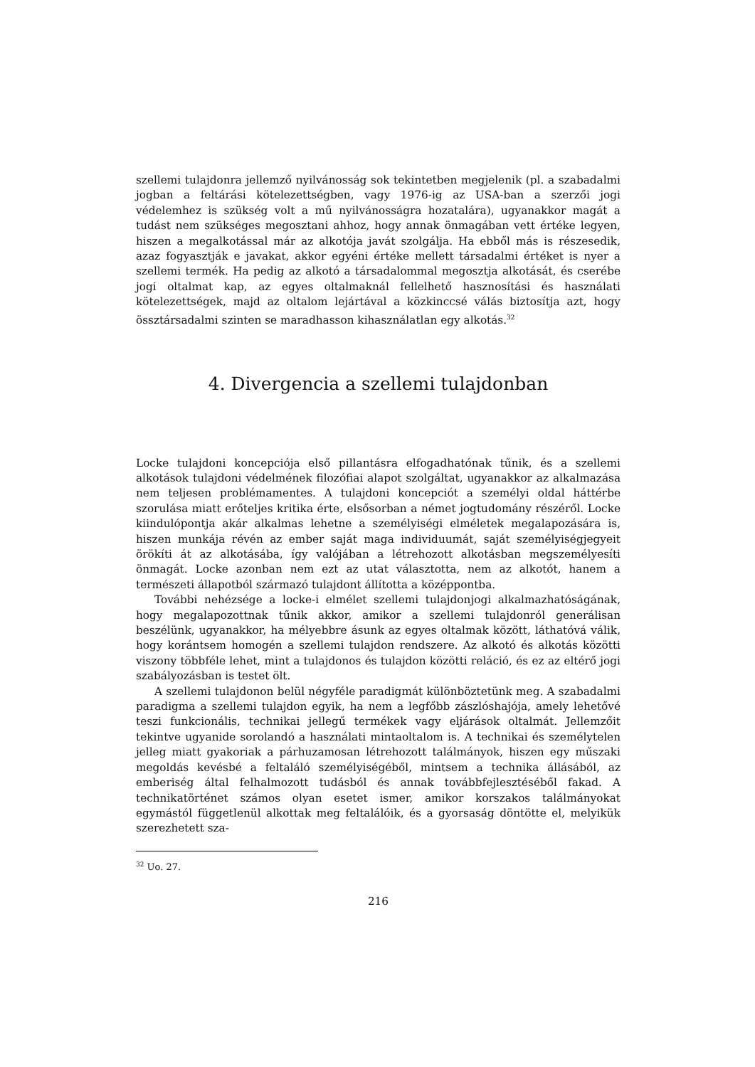szellemi tulajdonra jellemző nyilvánosság sok tekintetben megjelenik (pl. a szabadalmi jogban a feltárási kötelezettségben, vagy 1976-ig az USA-ban a szerzői jogi védelemhez is szükség volt a mű nyilvánosságra hozatalára), ugyanakkor magát a tudást nem szükséges megosztani ahhoz, hogy annak önmagában vett értéke legyen, hiszen a megalkotással már az alkotója javát szolgálja. Ha ebből más is részesedik, azaz fogyasztják e javakat, akkor egyéni értéke mellett társadalmi értéket is nyer a szellemi termék. Ha pedig az alkotó a társadalommal megosztja alkotását, és cserébe jogi oltalmat kap, az egyes oltalmaknál fellelhető hasznosítási és használati kötelezettségek, majd az oltalom lejártával a közkinccsé válás biztosítja azt, hogy össztársadalmi szinten se maradhasson kihasználatlan egy alkotás.<sup>32</sup>
4. Divergencia a szellemi tulajdonban
Locke tulajdoni koncepciója első pillantásra elfogadhatónak tűnik, és a szellemi alkotások tulajdoni védelmének filozófiai alapot szolgáltat, ugyanakkor az alkalmazása nem teljesen problémamentes. A tulajdoni koncepciót a személyi oldal háttérbe szorulása miatt erőteljes kritika érte, elsősorban a német jogtudomány részéről. Locke kiindulópontja akár alkalmas lehetne a személyiségi elméletek megalapozására is, hiszen munkája révén az ember saját maga individuumát, saját személyiségjegyeit örökíti át az alkotásába, így valójában a létrehozott alkotásban megszemélyesíti önmagát. Locke azonban nem ezt az utat választotta, nem az alkotót, hanem a természeti állapotból származó tulajdont állította a középpontba.
További nehézsége a locke-i elmélet szellemi tulajdonjogi alkalmazhatóságának, hogy megalapozottnak tűnik akkor, amikor a szellemi tulajdonról generálisan beszélünk, ugyanakkor, ha mélyebbre ásunk az egyes oltalmak között, láthatóvá válik, hogy korántsem homogén a szellemi tulajdon rendszere. Az alkotó és alkotás közötti viszony többféle lehet, mint a tulajdonos és tulajdon közötti reláció, és ez az eltérő jogi szabályozásban is testet ölt.
A szellemi tulajdonon belül négyféle paradigmát különböztetünk meg. A szabadalmi paradigma a szellemi tulajdon egyik, ha nem a legfőbb zászlóshajója, amely lehetővé teszi funkcionális, technikai jellegű termékek vagy eljárások oltalmát. Jellemzőit tekintve ugyanide sorolandó a használati mintaoltalom is. A technikai és személytelen jelleg miatt gyakoriak a párhuzamosan létrehozott találmányok, hiszen egy műszaki megoldás kevésbé a feltaláló személyiségéből, mintsem a technika állásából, az emberiség által felhalmozott tudásból és annak továbbfejlesztéséből fakad. A technikatörténet számos olyan esetet ismer, amikor korszakos találmányokat egymástól függetlenül alkottak meg feltalálóik, és a gyorsaság döntötte el, melyikük szerezhetett sza-
<sup>32</sup> Uo. 27.
216